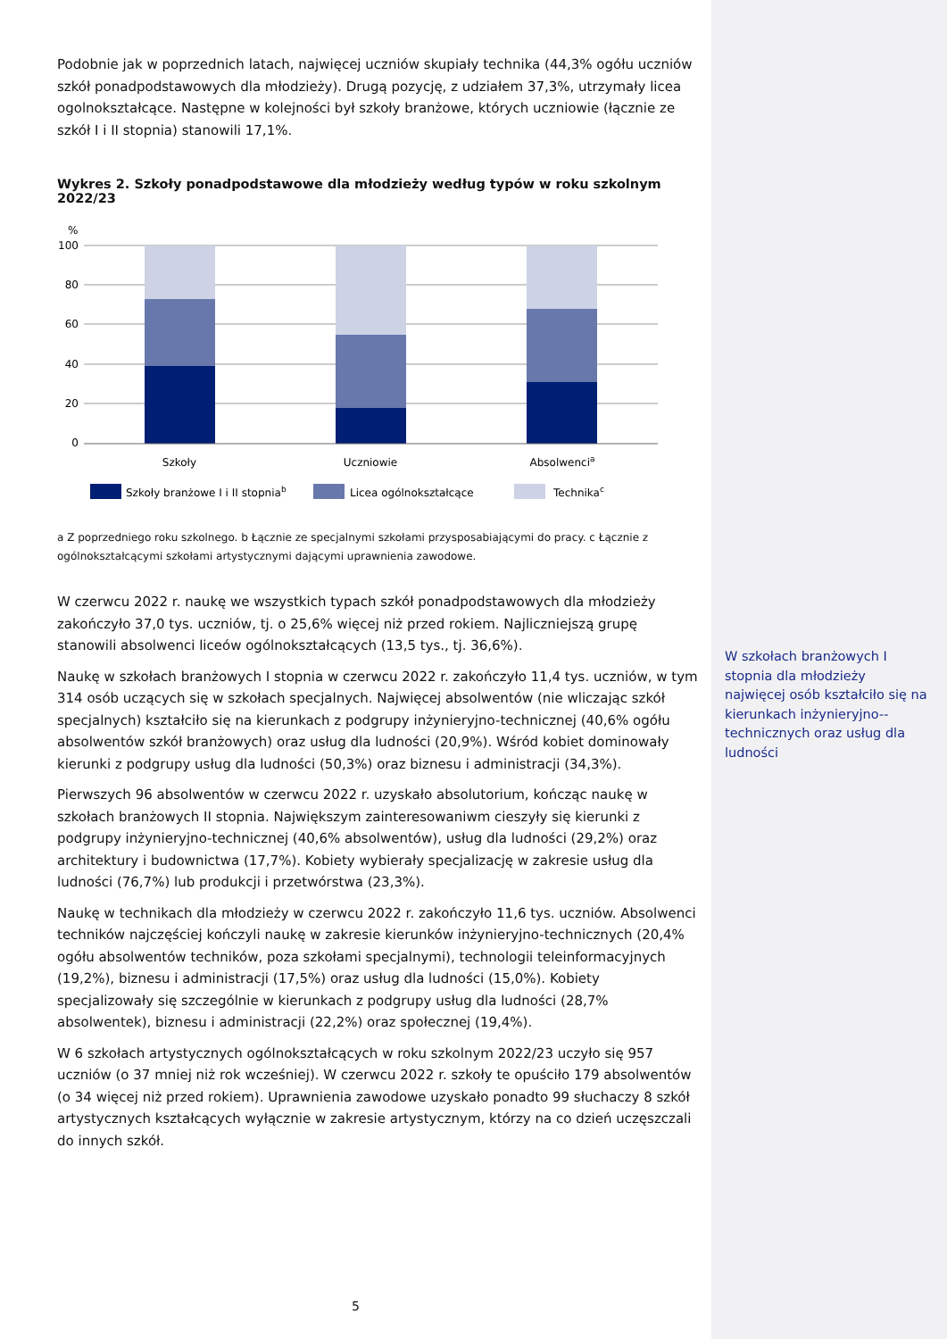Podobnie jak w poprzednich latach, najwięcej uczniów skupiały technika (44,3% ogółu uczniów szkół ponadpodstawowych dla młodzieży). Drugą pozycję, z udziałem 37,3%, utrzymały licea ogolnokształcące. Następne w kolejności był szkoły branżowe, których uczniowie (łącznie ze szkół I i II stopnia) stanowili 17,1%.
Wykres 2. Szkoły ponadpodstawowe dla młodzieży według typów w roku szkolnym 2022/23
%
100
80
60
40
20
0
Szkoły
Uczniowie
Absolwencia
Szkoły branżowe I i II stopniab
Licea ogólnokształcące
Technikac
a Z poprzedniego roku szkolnego. b Łącznie ze specjalnymi szkołami przysposabiającymi do pracy. c Łącznie z ogólnokształcącymi szkołami artystycznymi dającymi uprawnienia zawodowe.
W czerwcu 2022 r. naukę we wszystkich typach szkół ponadpodstawowych dla młodzieży zakończyło 37,0 tys. uczniów, tj. o 25,6% więcej niż przed rokiem. Najliczniejszą grupę stanowili absolwenci liceów ogólnokształcących (13,5 tys., tj. 36,6%).
Naukę w szkołach branżowych I stopnia w czerwcu 2022 r. zakończyło 11,4 tys. uczniów, w tym 314 osób uczących się w szkołach specjalnych. Najwięcej absolwentów (nie wliczając szkół specjalnych) kształciło się na kierunkach z podgrupy inżynieryjno-technicznej (40,6% ogółu absolwentów szkół branżowych) oraz usług dla ludności (20,9%). Wśród kobiet dominowały kierunki z podgrupy usług dla ludności (50,3%) oraz biznesu i administracji (34,3%).
Pierwszych 96 absolwentów w czerwcu 2022 r. uzyskało absolutorium, kończąc naukę w szkołach branżowych II stopnia. Największym zainteresowaniwm cieszyły się kierunki z podgrupy inżynieryjno-technicznej (40,6% absolwentów), usług dla ludności (29,2%) oraz architektury i budownictwa (17,7%). Kobiety wybierały specjalizację w zakresie usług dla ludności (76,7%) lub produkcji i przetwórstwa (23,3%).
Naukę w technikach dla młodzieży w czerwcu 2022 r. zakończyło 11,6 tys. uczniów. Absolwenci techników najczęściej kończyli naukę w zakresie kierunków inżynieryjno-technicznych (20,4% ogółu absolwentów techników, poza szkołami specjalnymi), technologii teleinformacyjnych (19,2%), biznesu i administracji (17,5%) oraz usług dla ludności (15,0%). Kobiety specjalizowały się szczególnie w kierunkach z podgrupy usług dla ludności (28,7% absolwentek), biznesu i administracji (22,2%) oraz społecznej (19,4%).
W 6 szkołach artystycznych ogólnokształcących w roku szkolnym 2022/23 uczyło się 957 uczniów (o 37 mniej niż rok wcześniej). W czerwcu 2022 r. szkoły te opuściło 179 absolwentów (o 34 więcej niż przed rokiem). Uprawnienia zawodowe uzyskało ponadto 99 słuchaczy 8 szkół artystycznych kształcących wyłącznie w zakresie artystycznym, którzy na co dzień uczęszczali do innych szkół.
W szkołach branżowych I stopnia dla młodzieży najwięcej osób kształciło się na kierunkach inżynieryjno--technicznych oraz usług dla ludności
5